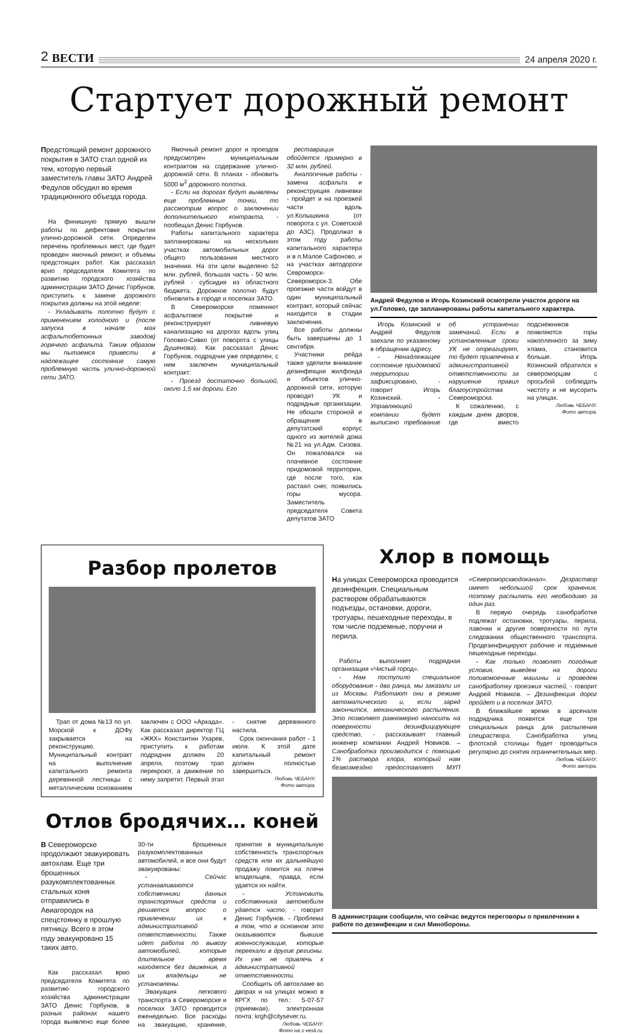2 ВЕСТИ 24 апреля 2020 г.
Стартует дорожный ремонт
Предстоящий ремонт дорожного покрытия в ЗАТО стал одной их тем, которую первый заместитель главы ЗАТО Андрей Федулов обсудил во время традиционного объезда города.
На финишную прямую вышли работы по дефектовке покрытия улично-дорожной сети. Определен перечень проблемных мест, где будет проведен ямочный ремонт, и объемы предстоящих работ. Как рассказал врио председателя Комитета по развитию городского хозяйства администрации ЗАТО Денис Горбунов, приступить к замене дорожного покрытия должны на этой неделе:
- Укладывать полотно будут с применением холодного и (после запуска в начале мая асфальтобетонных заводов) горячего асфальта. Таким образом мы пытаемся привести в надлежащее состояние самую проблемную часть улично-дорожной сети ЗАТО.
Ямочный ремонт дорог и проездов предусмотрен муниципальным контрактом на содержание улично-дорожной сети. В планах - обновить 5000 м<sup>2</sup> дорожного полотна.
- Если на дорогах будут выявлены еще проблемные точки, то рассмотрим вопрос о заключении дополнительного контракта, - пообещал Денис Горбунов.
Работы капитального характера запланированы на нескольких участках автомобильных дорог общего пользования местного значения. На эти цели выделено 52 млн. рублей, большая часть - 50 млн. рублей - субсидия из областного бюджета. Дорожное полотно будут обновлять в городе и поселках ЗАТО.
В Североморске поменяют асфальтовое покрытие и реконструируют ливневую канализацию на дорогах вдоль улиц Головко-Сивко (от поворота с улицы Душенова). Как рассказал Денис Горбунов, подрядчик уже определен, с ним заключен муниципальный контракт:
- Проезд достаточно большой, около 1,5 км дороги. Его
реставрация обойдется примерно в 32 млн. рублей.
Аналогичные работы - замена асфальта и реконструкция ливневки - пройдет и на проезжей части вдоль ул.Колышкина (от поворота с ул. Советской до АЗС). Продолжат в этом году работы капитального характера и в п.Малое Сафоново, и на участках автодороги Севроморск-Североморск-3. Обе проезжие части войдут в один муниципальный контракт, который сейчас находится в стадии заключения.
Все работы должны быть завершены до 1 сентября.
Участники рейда также уделили внимание дезинфекции жилфонда и объектов улично-дорожной сети, которую проводят УК и подрядные организации. Не обошли стороной и обращение в депутатский корпус одного из жителей дома №21 на ул.Адм. Сизова. Он пожаловался на плачевное состояние придомовой территории, где после того, как растаял снег, появились горы мусора. Заместитель председателя Совета депутатов ЗАТО
Андрей Федулов и Игорь Козинский осмотрели участок дороги на ул.Головко, где запланированы работы капитального характера.
Игорь Козинский и Андрей Федулов заехали по указанному в обращении адресу.
- Ненадлежащее состояние придомовой территории зафиксировано, - говорит Игорь Козинский. - Управляющей компании будет выписано требование об устранении замечаний. Если в установленные сроки УК не отреагирует, то будет привлечена к административной ответственности за нарушение правил благоустройства Североморска.
К сожалению, с каждым днем дворов, где вместо подснежников появляются горы накопленного за зиму хлама, становится больше. Игорь Козинский обратился к североморцам с просьбой соблюдать чистоту и не мусорить на улицах.
Любовь ЧЕБАНУ.
Фото автора.
Разбор пролетов
Трап от дома №13 по ул. Морской к ДОФу закрывается на реконструкцию. Муниципальный контракт на выполнение капитального ремонта деревянной лестницы с металлическим основанием заключен с ООО «Аркада». Как рассказал директор ГЦ «ЖКХ» Константин Ухарев, приступить к работам подрядчик должен 20 апреля, поэтому трап перекроют, а движение по нему запретят. Первый этап - снятие деревянного настила.
Срок окончания работ - 1 июля. К этой дате капитальный ремонт должен полностью завершиться.
Любовь ЧЕБАНУ.
Фото автора.
Отлов бродячих… коней
В Североморске продолжают эвакуировать автохлам. Еще три брошенных разукомплектованных стальных коня отправились в Авиагородок на спецстоянку в прошлую пятницу. Всего в этом году эвакуировано 15 таких авто.
Как рассказал врио председателя Комитета по развитию городского хозяйства администрации ЗАТО Денис Горбунов, в разных районах нашего города выявлено еще более 30-ти брошенных разукомплектованных автомобилей, и все они будут эвакуированы:
- Сейчас устанавливаются собственники данных транспортных средств и решается вопрос о привлечении их к административной ответственности. Также идет работа по вывозу автомобилей, которые длительное время находятся без движения, а их владельцы не установлены.
Эвакуация легкового транспорта в Североморске и поселках ЗАТО проводится еженедельно. Все расходы на эвакуацию, хранение, принятие в муниципальную собственность транспортных средств или их дальнейшую продажу ложится на плечи владельцев, правда, если удается их найти.
- Установить собственника автомобиля удается часто, - говорит Денис Горбунов. - Проблема в том, что в основном это оказываются бывшие военнослужащие, которые переехали в другие регионы. Их уже не привлечь к административной ответственности.
Сообщить об автохламе во дворах и на улицах можно в КРГХ по тел.: 5-07-57 (приемная), электронная почта: krgh@citysever.ru.
Любовь ЧЕБАНУ.
Фото на s-vesti.ru.
Хлор в помощь
На улицах Североморска проводится дезинфекция. Специальным раствором обрабатываются подъезды, остановки, дороги, тротуары, пешеходные переходы, в том числе подземные, поручни и перила.
Работы выполняет подрядная организация «Чистый город».
- Нам поступило специальное оборудование - два ранца, мы заказали их из Москвы. Работают они в режиме автоматического и, если заряд закончится, механического распыления. Это позволяет равномерно наносить на поверхности дезинфицирующее средство, - рассказывает главный инженер компании Андрей Новиков. – Санобработка производится с помощью 1% раствора хлора, который нам безвозмездно предоставляет МУП «Североморскводоканал». Дезраствор имеет небольшой срок хранения, поэтому распылять его необходимо за один раз.
В первую очередь санобработке подлежат остановки, тротуары, перила, лавочки и другие поверхности по пути следования общественного транспорта. Продезинфицируют рабочие и подземные пешеходные переходы.
- Как только позволят погодные условия, выведем на дороги поливомоечные машины и проведем санобработку проезжих частей, - говорит Андрей Новиков. – Дезинфекция дорог пройдет и в поселках ЗАТО.
В ближайшее время в арсенале подрядчика появятся еще три специальных ранца для распыления спецраствора. Санобработка улиц флотской столицы будет проводиться регулярно до снятия ограничительных мер.
Любовь ЧЕБАНУ.
Фото автора.
В администрации сообщили, что сейчас ведутся переговоры о привлечении к работе по дезинфекции и сил Минобороны.